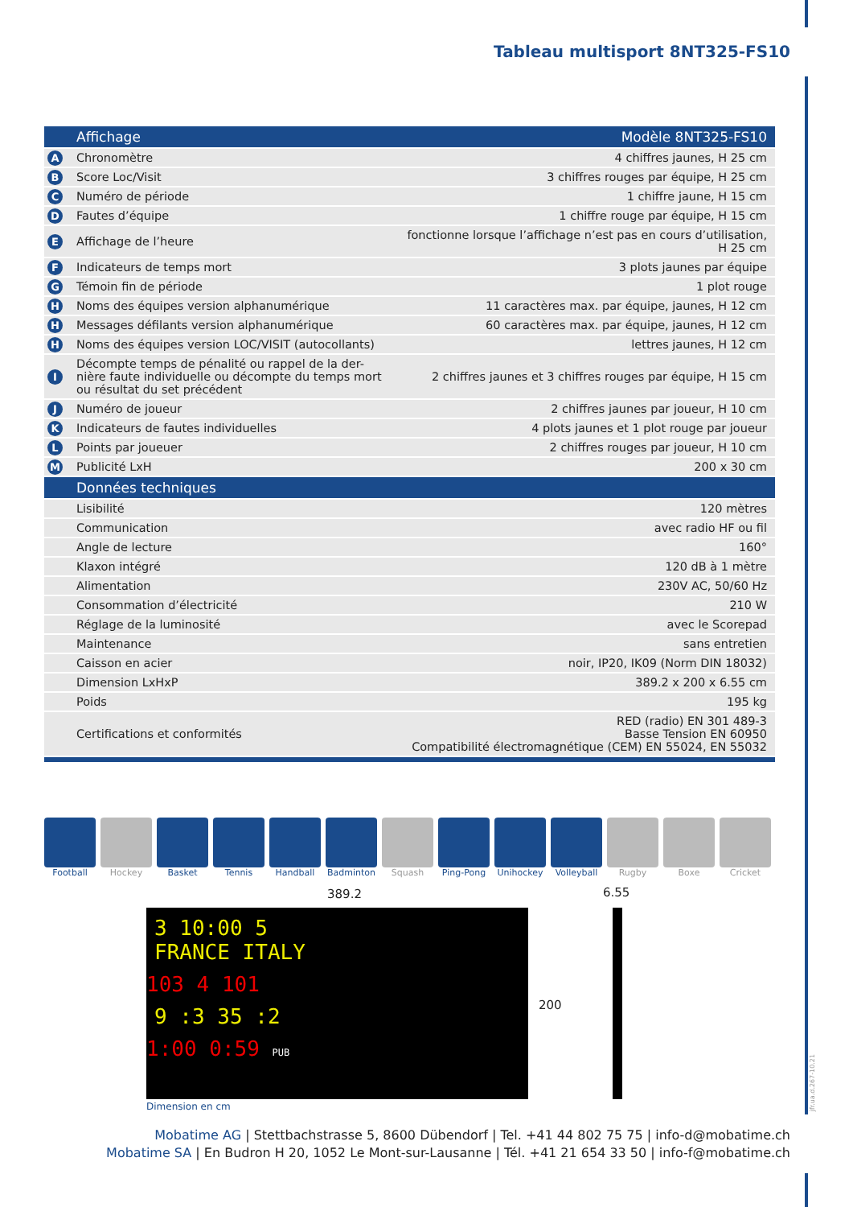Tableau multisport 8NT325-FS10
| | Affichage | Modèle 8NT325-FS10 |
| --- | --- | --- |
| A | Chronomètre | 4 chiffres jaunes, H 25 cm |
| B | Score Loc/Visit | 3 chiffres rouges par équipe, H 25 cm |
| C | Numéro de période | 1 chiffre jaune, H 15 cm |
| D | Fautes d’équipe | 1 chiffre rouge par équipe, H 15 cm |
| E | Affichage de l’heure | fonctionne lorsque l’affichage n’est pas en cours d’utilisation, H 25 cm |
| F | Indicateurs de temps mort | 3 plots jaunes par équipe |
| G | Témoin fin de période | 1 plot rouge |
| H | Noms des équipes version alphanumérique | 11 caractères max. par équipe, jaunes, H 12 cm |
| H | Messages défilants version alphanumérique | 60 caractères max. par équipe, jaunes, H 12 cm |
| H | Noms des équipes version LOC/VISIT (autocollants) | lettres jaunes, H 12 cm |
| I | Décompte temps de pénalité ou rappel de la der- nière faute individuelle ou décompte du temps mort ou résultat du set précédent | 2 chiffres jaunes et 3 chiffres rouges par équipe, H 15 cm |
| J | Numéro de joueur | 2 chiffres jaunes par joueur, H 10 cm |
| K | Indicateurs de fautes individuelles | 4 plots jaunes et 1 plot rouge par joueur |
| L | Points par joueuer | 2 chiffres rouges par joueur, H 10 cm |
| M | Publicité LxH | 200 x 30 cm |
| | Données techniques | |
| | Lisibilité | 120 mètres |
| | Communication | avec radio HF ou fil |
| | Angle de lecture | 160° |
| | Klaxon intégré | 120 dB à 1 mètre |
| | Alimentation | 230V AC, 50/60 Hz |
| | Consommation d’électricité | 210 W |
| | Réglage de la luminosité | avec le Scorepad |
| | Maintenance | sans entretien |
| | Caisson en acier | noir, IP20, IK09 (Norm DIN 18032) |
| | Dimension LxHxP | 389.2 x 200 x 6.55 cm |
| | Poids | 195 kg |
| | Certifications et conformités | RED (radio) EN 301 489-3 Basse Tension EN 60950 Compatibilité électromagnétique (CEM) EN 55024, EN 55032 |
Football Hockey Basket Tennis Handball Badminton Squash Ping-Pong Unihockey Volleyball
Rugby Boxe Cricket
389.2 6.55
3 10:00 5
FRANCE ITALY
103 4 101
9 :3 35 :2
1:00 0:59 PUB
200
Dimension en cm
Mobatime AG | Stettbachstrasse 5, 8600 Dübendorf | Tel. +41 44 802 75 75 | info-d@mobatime.ch
Mobatime SA | En Budron H 20, 1052 Le Mont-sur-Lausanne | Tél. +41 21 654 33 50 | info-f@mobatime.ch
jfr.ua.d.267-10.21